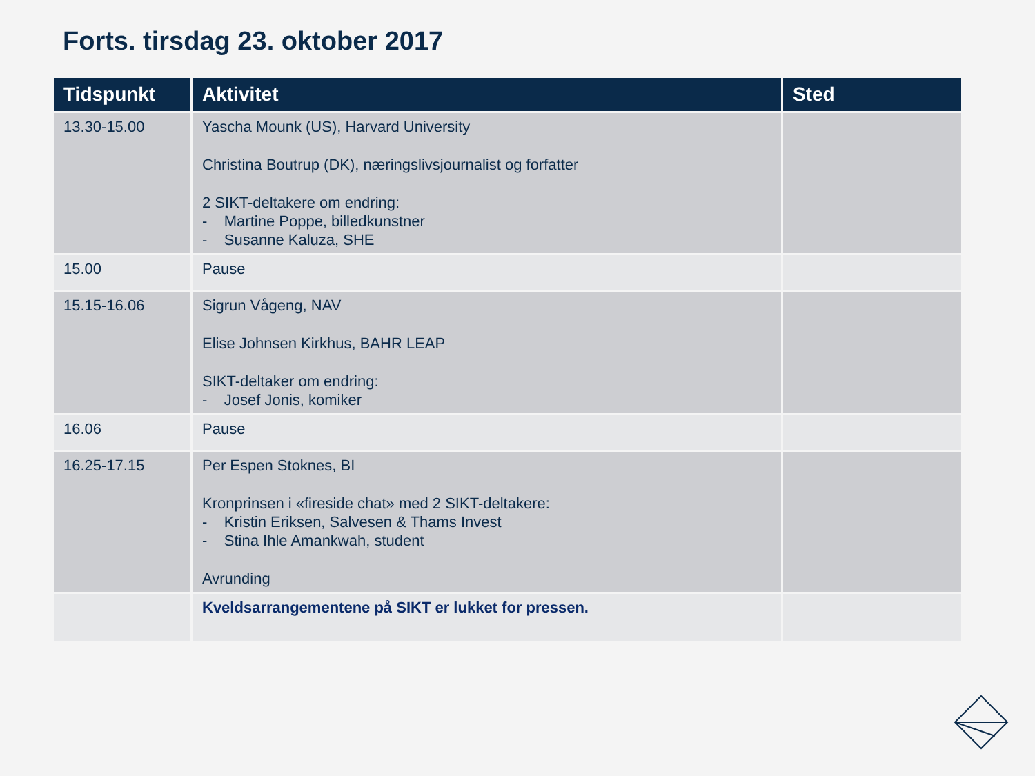Forts. tirsdag 23. oktober 2017
| Tidspunkt | Aktivitet | Sted |
| --- | --- | --- |
| 13.30-15.00 | Yascha Mounk (US), Harvard University Christina Boutrup (DK), næringslivsjournalist og forfatter 2 SIKT-deltakere om endring: - Martine Poppe, billedkunstner - Susanne Kaluza, SHE | |
| 15.00 | Pause | |
| 15.15-16.06 | Sigrun Vågeng, NAV Elise Johnsen Kirkhus, BAHR LEAP SIKT-deltaker om endring: - Josef Jonis, komiker | |
| 16.06 | Pause | |
| 16.25-17.15 | Per Espen Stoknes, BI Kronprinsen i «fireside chat» med 2 SIKT-deltakere: - Kristin Eriksen, Salvesen & Thams Invest - Stina Ihle Amankwah, student Avrunding | |
| | Kveldsarrangementene på SIKT er lukket for pressen. | |